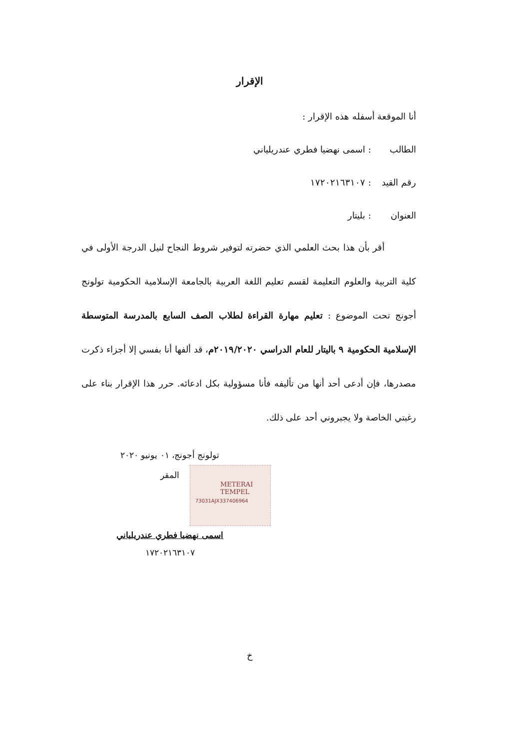الإقرار
أنا الموقعة أسفله هذه الإقرار :
الطالب: اسمى نهضيا فطري عندريلياني
رقم القيد: ١٧٢٠٢١٦٣١٠٧
العنوان: بليتار
أقر بأن هذا بحث العلمي الذي حضرته لتوفير شروط النجاح لنيل الدرجة الأولى في كلية التربية والعلوم التعليمة لقسم تعليم اللغة العربية بالجامعة الإسلامية الحكومية تولونج أجونج تحت الموضوع : تعليم مهارة القراءة لطلاب الصف السابع بالمدرسة المتوسطة الإسلامية الحكومية ٩ باليتار للعام الدراسي ٢٠١٩/٢٠٢٠م، قد ألفها أنا بفسي إلا أجزاء ذكرت مصدرها، فإن أدعى أحد أنها من تأليفه فأنا مسؤولية بكل ادعائه. حرر هذا الإقرار بناء على رغبتي الخاصة ولا يجبروني أحد على ذلك.
تولونج أجونج، ٠١ يونيو ٢٠٢٠
المقر
اسمى نهضيا فطري عندريلياني
١٧٢٠٢١٦٣١٠٧
METERAI
TEMPEL
73031AJX337406964
خ